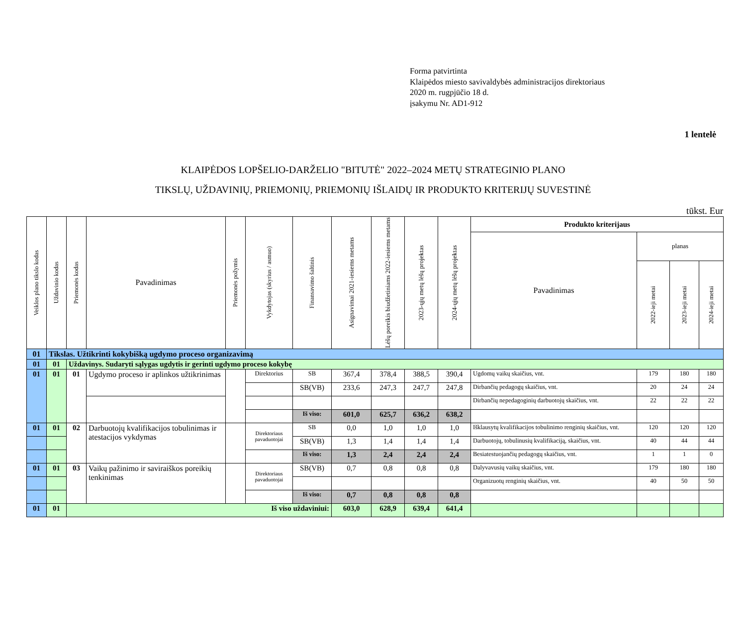Forma patvirtinta
Klaipėdos miesto savivaldybės administracijos direktoriaus
2020 m. rugpjūčio 18 d.
įsakymu Nr. AD1-912
1 lentelė
KLAIPĖDOS LOPŠELIO-DARŽELIO "BITUTĖ" 2022–2024 METŲ STRATEGINIO PLANO
TIKSLŲ, UŽDAVINIŲ, PRIEMONIŲ, PRIEMONIŲ IŠLAIDŲ IR PRODUKTO KRITERIJŲ SUVESTINĖ
tūkst. Eur
| Veiklos plano tikslo kodas | Uždavinio kodas | Priemonės kodas | Pavadinimas | Priemonės požymis | Vykdytojas (skyrius / asmuo) | Finansavimo šaltinis | Asignavimai 2021-iesiems metams | Lėšų poreikis biudžetiniams 2022-iesiems metams | 2023-ųjų metų lėšų projektas | 2024-ųjų metų lėšų projektas | Produkto kriterijaus | | | |
| --- | --- | --- | --- | --- | --- | --- | --- | --- | --- | --- | --- | --- | --- | --- |
| | | | | | | | | | | | Pavadinimas | planas | | |
| | | | | | | | | | | | | 2022-ieji metai | 2023-ieji metai | 2024-ieji metai |
| 01 | Tikslas. Užtikrinti kokybišką ugdymo proceso organizavimą | | | | | | | | | | | | | |
| 01 | 01 | Uždavinys. Sudaryti sąlygas ugdytis ir gerinti ugdymo proceso kokybę | | | | | | | | | | | | |
| 01 | 01 | 01 | Ugdymo proceso ir aplinkos užtikrinimas | | Direktorius | SB | 367,4 | 378,4 | 388,5 | 390,4 | Ugdomų vaikų skaičius, vnt. | 179 | 180 | 180 |
| | | | | | | SB(VB) | 233,6 | 247,3 | 247,7 | 247,8 | Dirbančių pedagogų skaičius, vnt. | 20 | 24 | 24 |
| | | | | | | | | | | | Dirbančių nepedagoginių darbuotojų skaičius, vnt. | 22 | 22 | 22 |
| | | | | | | Iš viso: | 601,0 | 625,7 | 636,2 | 638,2 | | | | |
| 01 | 01 | 02 | Darbuotojų kvalifikacijos tobulinimas ir atestacijos vykdymas | | Direktoriaus pavaduotojai | SB | 0,0 | 1,0 | 1,0 | 1,0 | Išklausytų kvalifikacijos tobulinimo renginių skaičius, vnt. | 120 | 120 | 120 |
| | | | | | | SB(VB) | 1,3 | 1,4 | 1,4 | 1,4 | Darbuotojų, tobulinusių kvalifikaciją, skaičius, vnt. | 40 | 44 | 44 |
| | | | | | | Iš viso: | 1,3 | 2,4 | 2,4 | 2,4 | Besiatestuojančių pedagogų skaičius, vnt. | 1 | 1 | 0 |
| 01 | 01 | 03 | Vaikų pažinimo ir saviraiškos poreikių tenkinimas | | Direktoriaus pavaduotojai | SB(VB) | 0,7 | 0,8 | 0,8 | 0,8 | Dalyvavusių vaikų skaičius, vnt. | 179 | 180 | 180 |
| | | | | | | | | | | | Organizuotų renginių skaičius, vnt. | 40 | 50 | 50 |
| | | | | | | Iš viso: | 0,7 | 0,8 | 0,8 | 0,8 | | | | |
| 01 | 01 | Iš viso uždaviniui: | | | | | 603,0 | 628,9 | 639,4 | 641,4 | | | | |